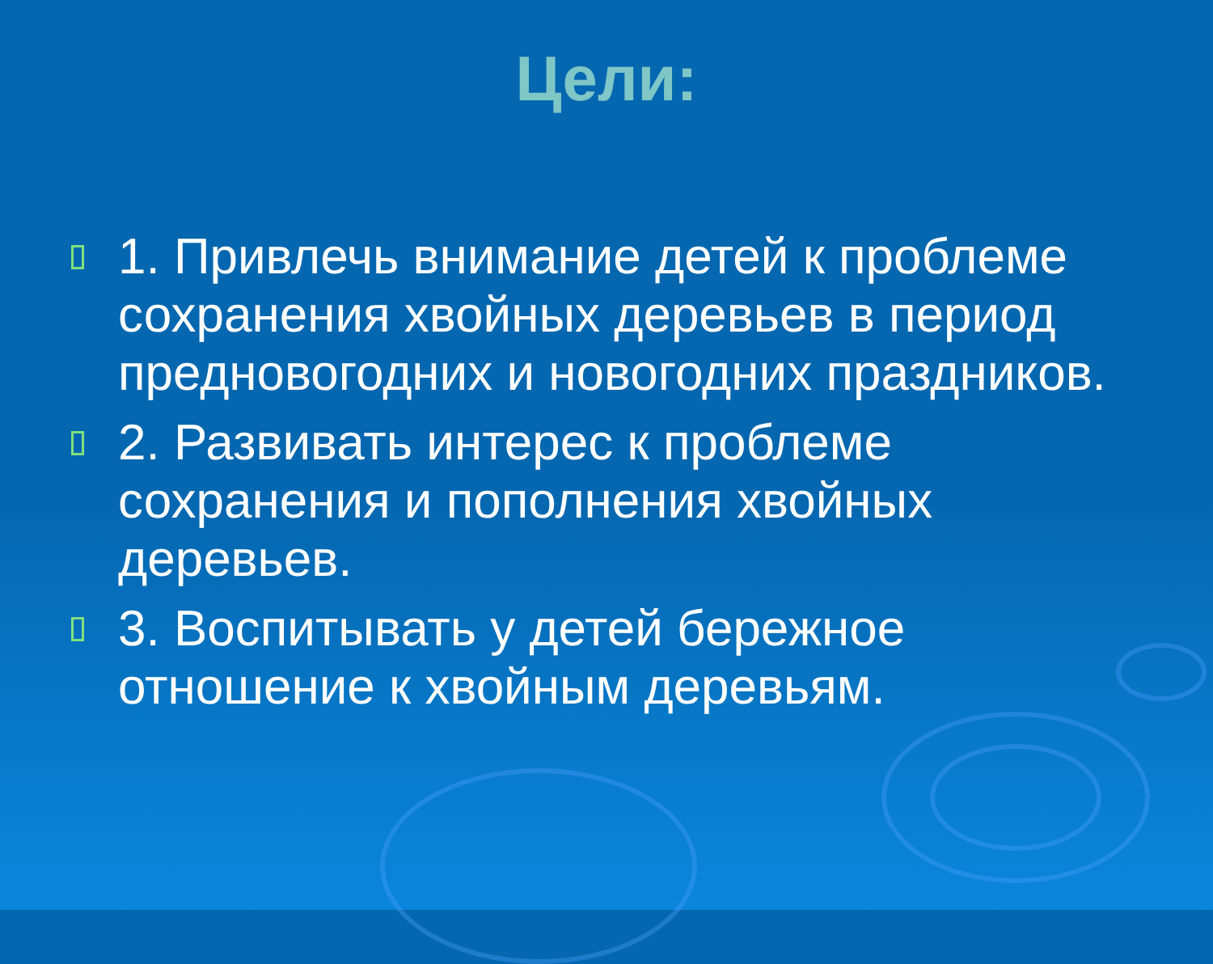Цели:
1. Привлечь внимание детей к проблеме сохранения хвойных деревьев в период предновогодних и новогодних праздников.
2. Развивать интерес к проблеме сохранения и пополнения хвойных деревьев.
3. Воспитывать у детей бережное отношение к хвойным деревьям.